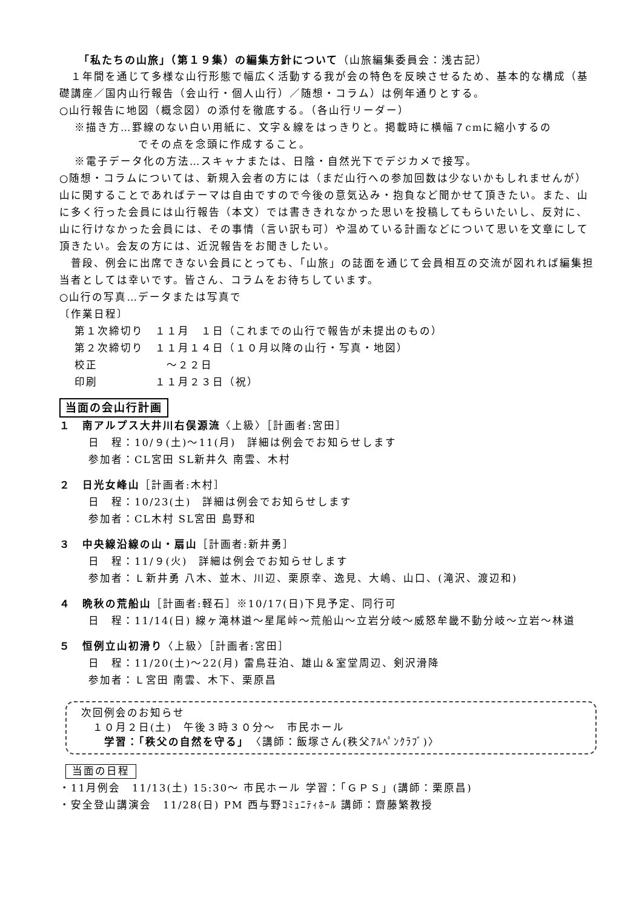「私たちの山旅」（第１９集）の編集方針について（山旅編集委員会：浅古記）
　１年間を通じて多様な山行形態で幅広く活動する我が会の特色を反映させるため、基本的な構成（基礎講座／国内山行報告（会山行・個人山行）／随想・コラム）は例年通りとする。
○山行報告に地図（概念図）の添付を徹底する。（各山行リーダー）
※描き方…罫線のない白い用紙に、文字＆線をはっきりと。掲載時に横幅７cmに縮小するの
でその点を念頭に作成すること。
※電子データ化の方法…スキャナまたは、日陰・自然光下でデジカメで接写。
○随想・コラムについては、新規入会者の方には（まだ山行への参加回数は少ないかもしれませんが）山に関することであればテーマは自由ですので今後の意気込み・抱負など聞かせて頂きたい。また、山に多く行った会員には山行報告（本文）では書ききれなかった思いを投稿してもらいたいし、反対に、山に行けなかった会員には、その事情（言い訳も可）や温めている計画などについて思いを文章にして頂きたい。会友の方には、近況報告をお聞きしたい。
　普段、例会に出席できない会員にとっても、「山旅」の誌面を通じて会員相互の交流が図れれば編集担当者としては幸いです。皆さん、コラムをお待ちしています。
○山行の写真…データまたは写真で
〔作業日程〕
第１次締切り　１１月　１日（これまでの山行で報告が未提出のもの）
第２次締切り　１１月１４日（１０月以降の山行・写真・地図）
校正　　　　　　～２２日
印刷　　　　　１１月２３日（祝）
当面の会山行計画
１　南アルプス大井川右俣源流〈上級〉［計画者:宮田］
日　程：10/９(土)～11(月)　詳細は例会でお知らせします
参加者：CL宮田 SL新井久 南雲、木村
２　日光女峰山［計画者:木村］
日　程：10/23(土)　詳細は例会でお知らせします
参加者：CL木村 SL宮田 島野和
３　中央線沿線の山・扇山［計画者:新井勇］
日　程：11/９(火)　詳細は例会でお知らせします
参加者：Ｌ新井勇 八木、並木、川辺、栗原幸、逸見、大嶋、山口、(滝沢、渡辺和)
４　晩秋の荒船山［計画者:軽石］※10/17(日)下見予定、同行可
日　程：11/14(日) 線ヶ滝林道～星尾峠～荒船山～立岩分岐～威怒牟畿不動分岐～立岩～林道
５　恒例立山初滑り〈上級〉［計画者:宮田］
日　程：11/20(土)～22(月) 雷鳥荘泊、雄山＆室堂周辺、剣沢滑降
参加者：Ｌ宮田 南雲、木下、栗原昌
次回例会のお知らせ
　１０月２日(土)　午後３時３０分～　市民ホール
　　学習：「秩父の自然を守る」　〈講師：飯塚さん(秩父ｱﾙﾍﾟﾝｸﾗﾌﾞ)〉
当面の日程
・11月例会　11/13(土) 15:30～ 市民ホール 学習：「ＧＰＳ」(講師：栗原昌)
・安全登山講演会　11/28(日) PM 西与野ｺﾐｭﾆﾃｨﾎｰﾙ 講師：齋藤繁教授